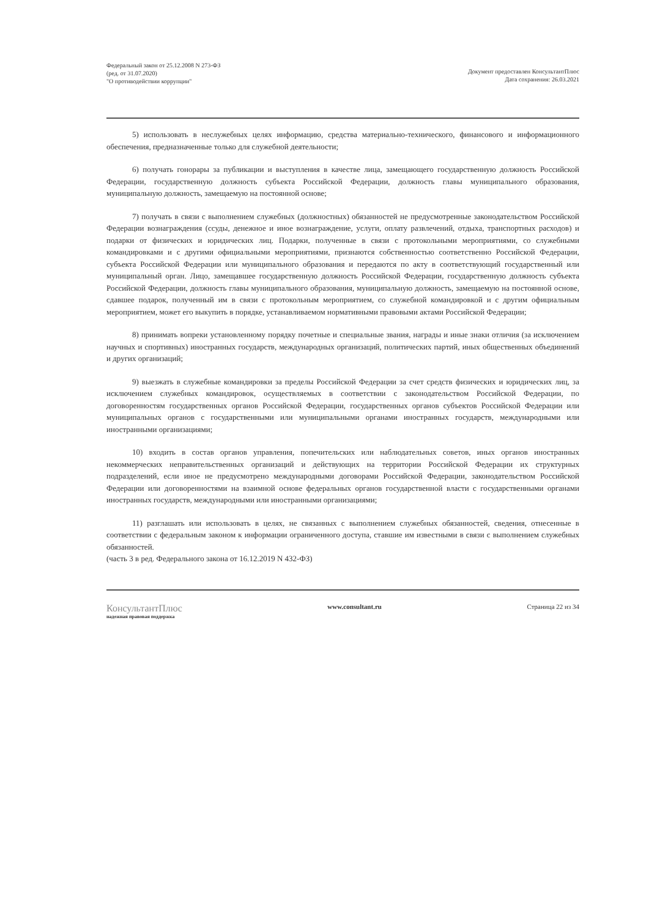Федеральный закон от 25.12.2008 N 273-ФЗ
(ред. от 31.07.2020)
"О противодействии коррупции"
Документ предоставлен КонсультантПлюс
Дата сохранения: 26.03.2021
5) использовать в неслужебных целях информацию, средства материально-технического, финансового и информационного обеспечения, предназначенные только для служебной деятельности;
6) получать гонорары за публикации и выступления в качестве лица, замещающего государственную должность Российской Федерации, государственную должность субъекта Российской Федерации, должность главы муниципального образования, муниципальную должность, замещаемую на постоянной основе;
7) получать в связи с выполнением служебных (должностных) обязанностей не предусмотренные законодательством Российской Федерации вознаграждения (ссуды, денежное и иное вознаграждение, услуги, оплату развлечений, отдыха, транспортных расходов) и подарки от физических и юридических лиц. Подарки, полученные в связи с протокольными мероприятиями, со служебными командировками и с другими официальными мероприятиями, признаются собственностью соответственно Российской Федерации, субъекта Российской Федерации или муниципального образования и передаются по акту в соответствующий государственный или муниципальный орган. Лицо, замещавшее государственную должность Российской Федерации, государственную должность субъекта Российской Федерации, должность главы муниципального образования, муниципальную должность, замещаемую на постоянной основе, сдавшее подарок, полученный им в связи с протокольным мероприятием, со служебной командировкой и с другим официальным мероприятием, может его выкупить в порядке, устанавливаемом нормативными правовыми актами Российской Федерации;
8) принимать вопреки установленному порядку почетные и специальные звания, награды и иные знаки отличия (за исключением научных и спортивных) иностранных государств, международных организаций, политических партий, иных общественных объединений и других организаций;
9) выезжать в служебные командировки за пределы Российской Федерации за счет средств физических и юридических лиц, за исключением служебных командировок, осуществляемых в соответствии с законодательством Российской Федерации, по договоренностям государственных органов Российской Федерации, государственных органов субъектов Российской Федерации или муниципальных органов с государственными или муниципальными органами иностранных государств, международными или иностранными организациями;
10) входить в состав органов управления, попечительских или наблюдательных советов, иных органов иностранных некоммерческих неправительственных организаций и действующих на территории Российской Федерации их структурных подразделений, если иное не предусмотрено международными договорами Российской Федерации, законодательством Российской Федерации или договоренностями на взаимной основе федеральных органов государственной власти с государственными органами иностранных государств, международными или иностранными организациями;
11) разглашать или использовать в целях, не связанных с выполнением служебных обязанностей, сведения, отнесенные в соответствии с федеральным законом к информации ограниченного доступа, ставшие им известными в связи с выполнением служебных обязанностей.
(часть 3 в ред. Федерального закона от 16.12.2019 N 432-ФЗ)
КонсультантПлюс
надежная правовая поддержка
www.consultant.ru Страница 22 из 34